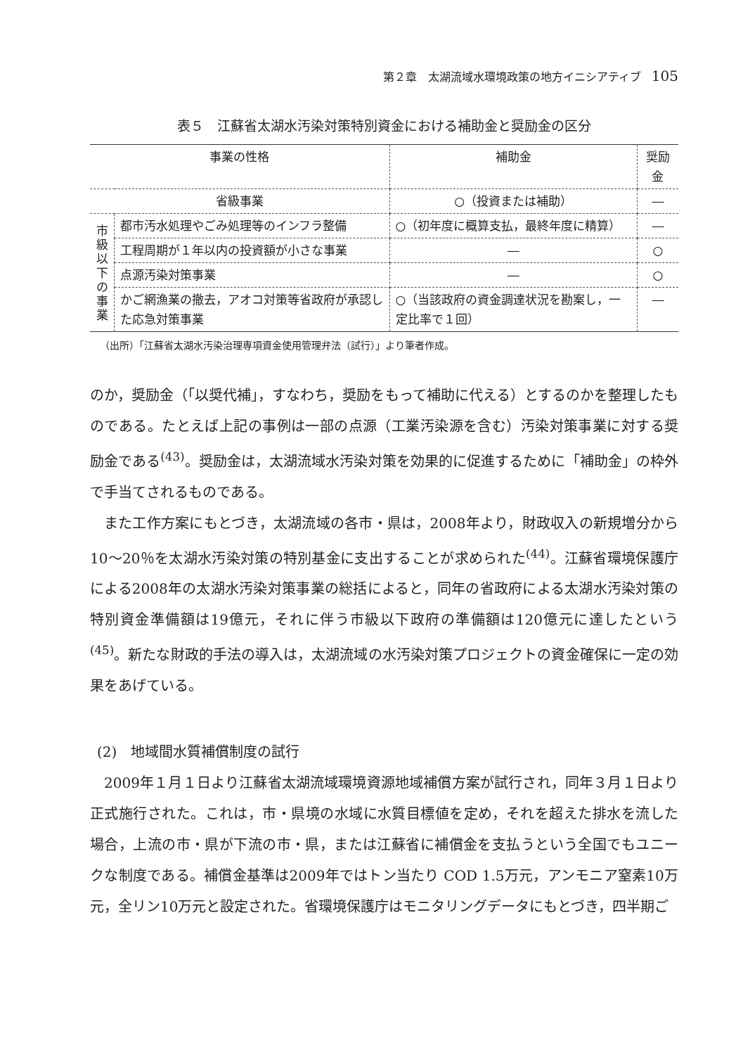第２章　太湖流域水環境政策の地方イニシアティブ 105
表５　江蘇省太湖水汚染対策特別資金における補助金と奨励金の区分
| 事業の性格 | | 補助金 | 奨励金 |
| --- | --- | --- | --- |
| 省級事業 | | ○（投資または補助） | ― |
| 市 級 以 下 の 事 業 | 都市汚水処理やごみ処理等のインフラ整備 | ○（初年度に概算支払，最終年度に精算） | ― |
| | 工程周期が１年以内の投資額が小さな事業 | ― | ○ |
| | 点源汚染対策事業 | ― | ○ |
| | かご網漁業の撤去，アオコ対策等省政府が承認した応急対策事業 | ○（当該政府の資金調達状況を勘案し，一定比率で１回） | ― |
（出所）「江蘇省太湖水汚染治理専項資金使用管理弁法（試行）」より筆者作成。
のか，奨励金（「以奨代補」，すなわち，奨励をもって補助に代える）とするのかを整理したものである。たとえば上記の事例は一部の点源（工業汚染源を含む）汚染対策事業に対する奨励金である<sup>(43)</sup>。奨励金は，太湖流域水汚染対策を効果的に促進するために「補助金」の枠外で手当てされるものである。
また工作方案にもとづき，太湖流域の各市・県は，2008年より，財政収入の新規増分から10〜20％を太湖水汚染対策の特別基金に支出することが求められた<sup>(44)</sup>。江蘇省環境保護庁による2008年の太湖水汚染対策事業の総括によると，同年の省政府による太湖水汚染対策の特別資金準備額は19億元，それに伴う市級以下政府の準備額は120億元に達したという<sup>(45)</sup>。新たな財政的手法の導入は，太湖流域の水汚染対策プロジェクトの資金確保に一定の効果をあげている。
(2)　地域間水質補償制度の試行
2009年１月１日より江蘇省太湖流域環境資源地域補償方案が試行され，同年３月１日より正式施行された。これは，市・県境の水域に水質目標値を定め，それを超えた排水を流した場合，上流の市・県が下流の市・県，または江蘇省に補償金を支払うという全国でもユニークな制度である。補償金基準は2009年ではトン当たり COD 1.5万元，アンモニア窒素10万元，全リン10万元と設定された。省環境保護庁はモニタリングデータにもとづき，四半期ご